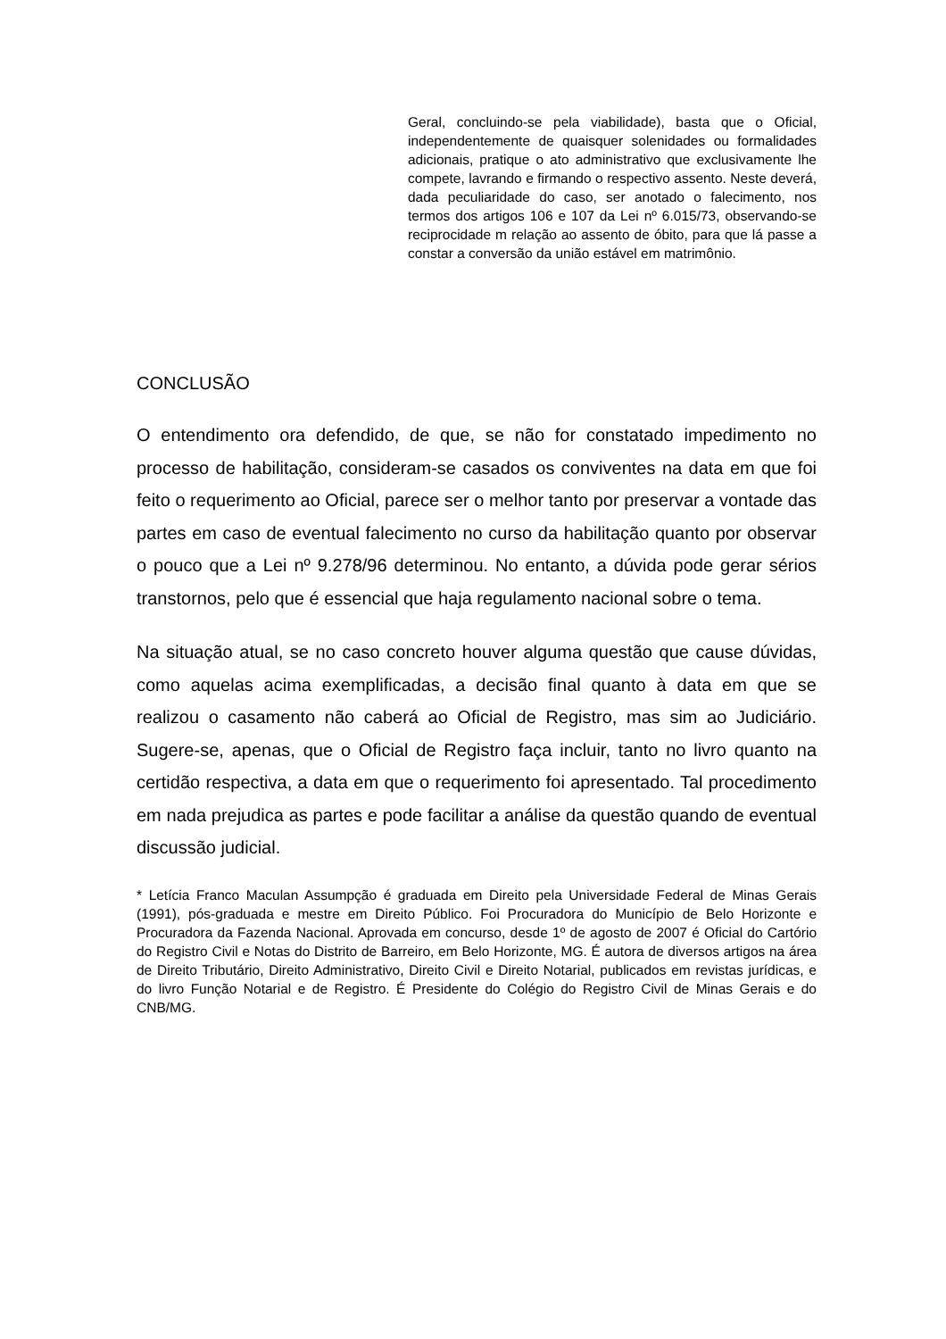Geral, concluindo-se pela viabilidade), basta que o Oficial, independentemente de quaisquer solenidades ou formalidades adicionais, pratique o ato administrativo que exclusivamente lhe compete, lavrando e firmando o respectivo assento. Neste deverá, dada peculiaridade do caso, ser anotado o falecimento, nos termos dos artigos 106 e 107 da Lei nº 6.015/73, observando-se reciprocidade m relação ao assento de óbito, para que lá passe a constar a conversão da união estável em matrimônio.
CONCLUSÃO
O entendimento ora defendido, de que, se não for constatado impedimento no processo de habilitação, consideram-se casados os conviventes na data em que foi feito o requerimento ao Oficial, parece ser o melhor tanto por preservar a vontade das partes em caso de eventual falecimento no curso da habilitação quanto por observar o pouco que a Lei nº 9.278/96 determinou. No entanto, a dúvida pode gerar sérios transtornos, pelo que é essencial que haja regulamento nacional sobre o tema.
Na situação atual, se no caso concreto houver alguma questão que cause dúvidas, como aquelas acima exemplificadas, a decisão final quanto à data em que se realizou o casamento não caberá ao Oficial de Registro, mas sim ao Judiciário. Sugere-se, apenas, que o Oficial de Registro faça incluir, tanto no livro quanto na certidão respectiva, a data em que o requerimento foi apresentado. Tal procedimento em nada prejudica as partes e pode facilitar a análise da questão quando de eventual discussão judicial.
* Letícia Franco Maculan Assumpção é graduada em Direito pela Universidade Federal de Minas Gerais (1991), pós-graduada e mestre em Direito Público. Foi Procuradora do Município de Belo Horizonte e Procuradora da Fazenda Nacional. Aprovada em concurso, desde 1º de agosto de 2007 é Oficial do Cartório do Registro Civil e Notas do Distrito de Barreiro, em Belo Horizonte, MG. É autora de diversos artigos na área de Direito Tributário, Direito Administrativo, Direito Civil e Direito Notarial, publicados em revistas jurídicas, e do livro Função Notarial e de Registro. É Presidente do Colégio do Registro Civil de Minas Gerais e do CNB/MG.